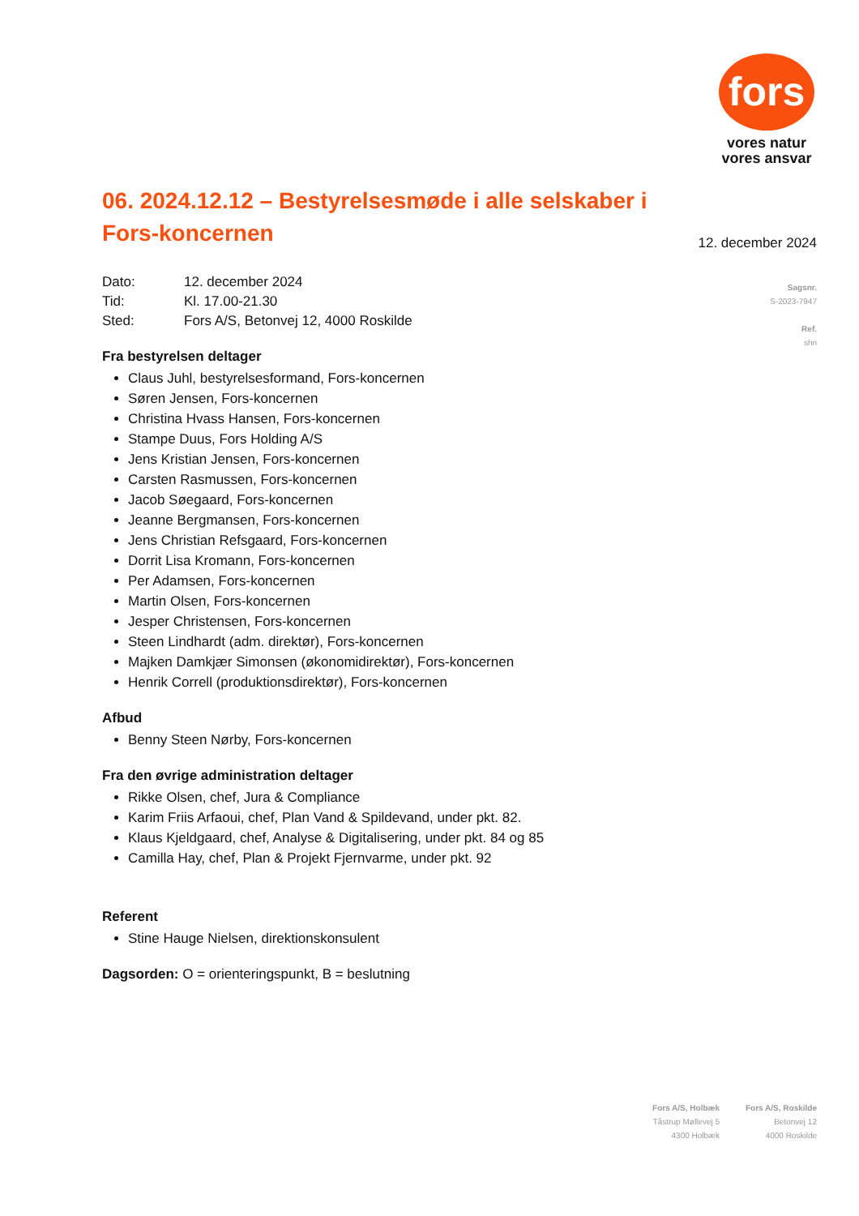fors
vores natur
vores ansvar
12. december 2024
Sagsnr.
S-2023-7947
Ref.
shn
06. 2024.12.12 – Bestyrelsesmøde i alle selskaber i Fors-koncernen
Dato: 12. december 2024
Tid: Kl. 17.00-21.30
Sted: Fors A/S, Betonvej 12, 4000 Roskilde
Fra bestyrelsen deltager
Claus Juhl, bestyrelsesformand, Fors-koncernen
Søren Jensen, Fors-koncernen
Christina Hvass Hansen, Fors-koncernen
Stampe Duus, Fors Holding A/S
Jens Kristian Jensen, Fors-koncernen
Carsten Rasmussen, Fors-koncernen
Jacob Søegaard, Fors-koncernen
Jeanne Bergmansen, Fors-koncernen
Jens Christian Refsgaard, Fors-koncernen
Dorrit Lisa Kromann, Fors-koncernen
Per Adamsen, Fors-koncernen
Martin Olsen, Fors-koncernen
Jesper Christensen, Fors-koncernen
Steen Lindhardt (adm. direktør), Fors-koncernen
Majken Damkjær Simonsen (økonomidirektør), Fors-koncernen
Henrik Correll (produktionsdirektør), Fors-koncernen
Afbud
Benny Steen Nørby, Fors-koncernen
Fra den øvrige administration deltager
Rikke Olsen, chef, Jura & Compliance
Karim Friis Arfaoui, chef, Plan Vand & Spildevand, under pkt. 82.
Klaus Kjeldgaard, chef, Analyse & Digitalisering, under pkt. 84 og 85
Camilla Hay, chef, Plan & Projekt Fjernvarme, under pkt. 92
Referent
Stine Hauge Nielsen, direktionskonsulent
Dagsorden: O = orienteringspunkt, B = beslutning
Fors A/S, Holbæk
Tåstrup Møllevej 5
4300 Holbæk
Fors A/S, Roskilde
Betonvej 12
4000 Roskilde